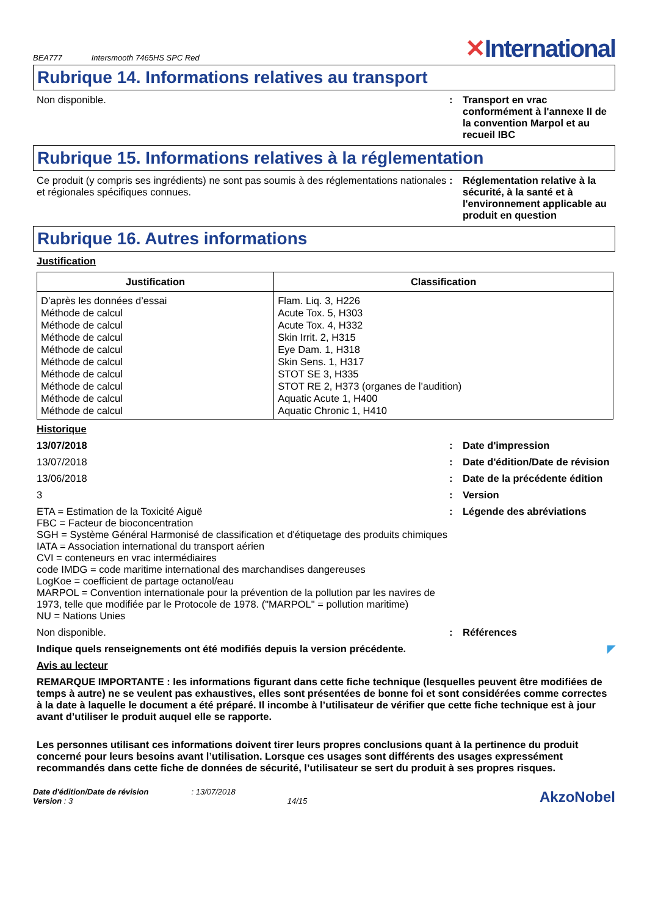BEA777 Intersmooth 7465HS SPC Red ✕International
Rubrique 14. Informations relatives au transport
Non disponible. : Transport en vrac conformément à l'annexe II de la convention Marpol et au recueil IBC
Rubrique 15. Informations relatives à la réglementation
Ce produit (y compris ses ingrédients) ne sont pas soumis à des réglementations nationales et régionales spécifiques connues.
: Réglementation relative à la sécurité, à la santé et à l'environnement applicable au produit en question
Rubrique 16. Autres informations
Justification
| Justification | Classification |
| --- | --- |
| D’après les données d’essai Méthode de calcul Méthode de calcul Méthode de calcul Méthode de calcul Méthode de calcul Méthode de calcul Méthode de calcul Méthode de calcul Méthode de calcul | Flam. Liq. 3, H226 Acute Tox. 5, H303 Acute Tox. 4, H332 Skin Irrit. 2, H315 Eye Dam. 1, H318 Skin Sens. 1, H317 STOT SE 3, H335 STOT RE 2, H373 (organes de l’audition) Aquatic Acute 1, H400 Aquatic Chronic 1, H410 |
Historique
13/07/2018 : Date d'impression
13/07/2018 : Date d'édition/Date de révision
13/06/2018 : Date de la précédente édition
3 : Version
ETA = Estimation de la Toxicité Aiguë
FBC = Facteur de bioconcentration
SGH = Système Général Harmonisé de classification et d'étiquetage des produits chimiques
IATA = Association international du transport aérien
CVI = conteneurs en vrac intermédiaires
code IMDG = code maritime international des marchandises dangereuses
LogKoe = coefficient de partage octanol/eau
MARPOL = Convention internationale pour la prévention de la pollution par les navires de 1973, telle que modifiée par le Protocole de 1978. ("MARPOL" = pollution maritime)
NU = Nations Unies
: Légende des abréviations
Non disponible. : Références
Indique quels renseignements ont été modifiés depuis la version précédente. ◤
Avis au lecteur
REMARQUE IMPORTANTE : les informations figurant dans cette fiche technique (lesquelles peuvent être modifiées de temps à autre) ne se veulent pas exhaustives, elles sont présentées de bonne foi et sont considérées comme correctes à la date à laquelle le document a été préparé. Il incombe à l’utilisateur de vérifier que cette fiche technique est à jour avant d’utiliser le produit auquel elle se rapporte.
Les personnes utilisant ces informations doivent tirer leurs propres conclusions quant à la pertinence du produit concerné pour leurs besoins avant l’utilisation. Lorsque ces usages sont différents des usages expressément recommandés dans cette fiche de données de sécurité, l’utilisateur se sert du produit à ses propres risques.
Date d'édition/Date de révision
Version : 3
: 13/07/2018
14/15
AkzoNobel